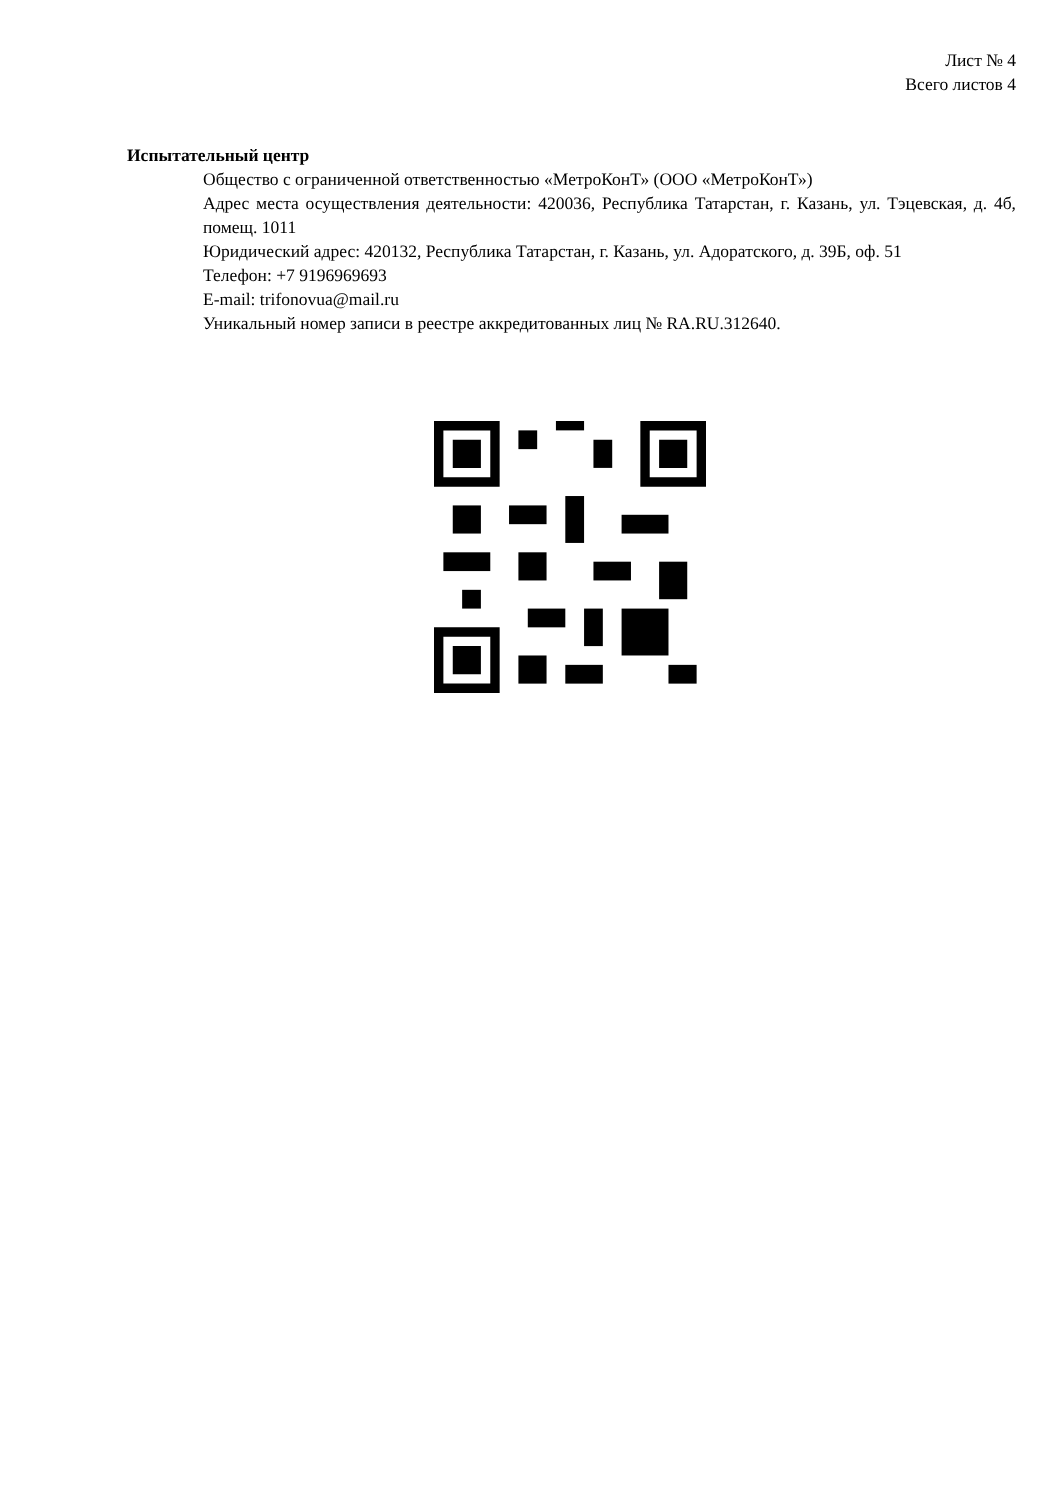Лист № 4
Всего листов 4
Испытательный центр
Общество с ограниченной ответственностью «МетроКонТ» (ООО «МетроКонТ»)
Адрес места осуществления деятельности: 420036, Республика Татарстан, г. Казань, ул. Тэцевская, д. 4б, помещ. 1011
Юридический адрес: 420132, Республика Татарстан, г. Казань, ул. Адоратского, д. 39Б, оф. 51
Телефон: +7 9196969693
E-mail: trifonovua@mail.ru
Уникальный номер записи в реестре аккредитованных лиц № RA.RU.312640.